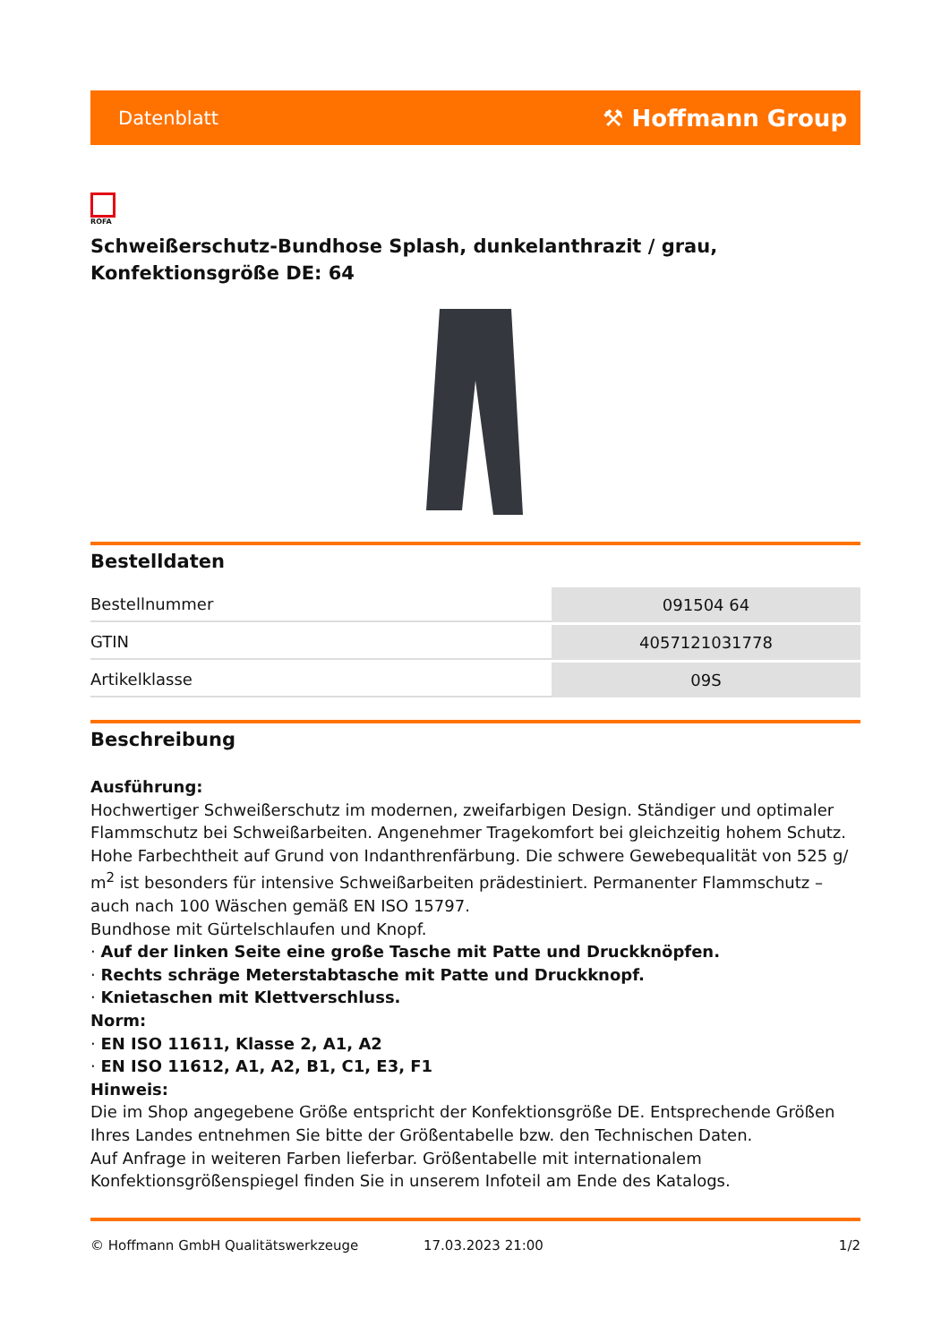Datenblatt ⚒ Hoffmann Group
ROFA
Schweißerschutz-Bundhose Splash, dunkelanthrazit / grau, Konfektionsgröße DE: 64
Bestelldaten
| Bestellnummer | 091504 64 |
| GTIN | 4057121031778 |
| Artikelklasse | 09S |
Beschreibung
Ausführung:
Hochwertiger Schweißerschutz im modernen, zweifarbigen Design. Ständiger und optimaler Flammschutz bei Schweißarbeiten. Angenehmer Tragekomfort bei gleichzeitig hohem Schutz. Hohe Farbechtheit auf Grund von Indanthrenfärbung. Die schwere Gewebequalität von 525 g/ m<sup>2</sup> ist besonders für intensive Schweißarbeiten prädestiniert. Permanenter Flammschutz – auch nach 100 Wäschen gemäß EN ISO 15797.
Bundhose mit Gürtelschlaufen und Knopf.
· Auf der linken Seite eine große Tasche mit Patte und Druckknöpfen.
· Rechts schräge Meterstabtasche mit Patte und Druckknopf.
· Knietaschen mit Klettverschluss.
Norm:
· EN ISO 11611, Klasse 2, A1, A2
· EN ISO 11612, A1, A2, B1, C1, E3, F1
Hinweis:
Die im Shop angegebene Größe entspricht der Konfektionsgröße DE. Entsprechende Größen Ihres Landes entnehmen Sie bitte der Größentabelle bzw. den Technischen Daten.
Auf Anfrage in weiteren Farben lieferbar. Größentabelle mit internationalem Konfektionsgrößenspiegel finden Sie in unserem Infoteil am Ende des Katalogs.
© Hoffmann GmbH Qualitätswerkzeuge 17.03.2023 21:00 1/2